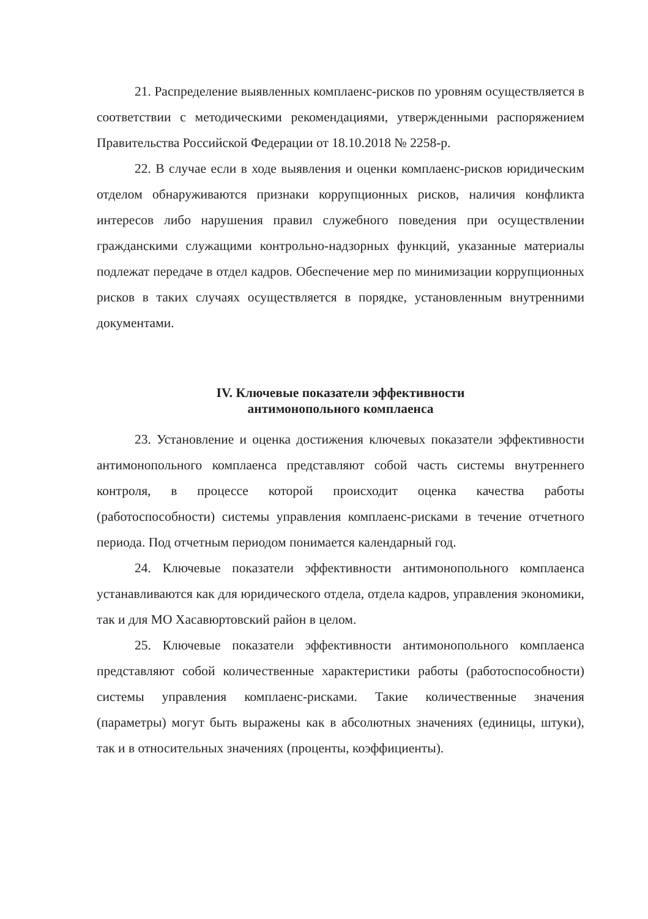21. Распределение выявленных комплаенс-рисков по уровням осуществляется в соответствии с методическими рекомендациями, утвержденными распоряжением Правительства Российской Федерации от 18.10.2018 № 2258-р.
22. В случае если в ходе выявления и оценки комплаенс-рисков юридическим отделом обнаруживаются признаки коррупционных рисков, наличия конфликта интересов либо нарушения правил служебного поведения при осуществлении гражданскими служащими контрольно-надзорных функций, указанные материалы подлежат передаче в отдел кадров. Обеспечение мер по минимизации коррупционных рисков в таких случаях осуществляется в порядке, установленным внутренними документами.
IV. Ключевые показатели эффективности
антимонопольного комплаенса
23. Установление и оценка достижения ключевых показатели эффективности антимонопольного комплаенса представляют собой часть системы внутреннего контроля, в процессе которой происходит оценка качества работы (работоспособности) системы управления комплаенс-рисками в течение отчетного периода. Под отчетным периодом понимается календарный год.
24. Ключевые показатели эффективности антимонопольного комплаенса устанавливаются как для юридического отдела, отдела кадров, управления экономики, так и для МО Хасавюртовский район в целом.
25. Ключевые показатели эффективности антимонопольного комплаенса представляют собой количественные характеристики работы (работоспособности) системы управления комплаенс-рисками. Такие количественные значения (параметры) могут быть выражены как в абсолютных значениях (единицы, штуки), так и в относительных значениях (проценты, коэффициенты).